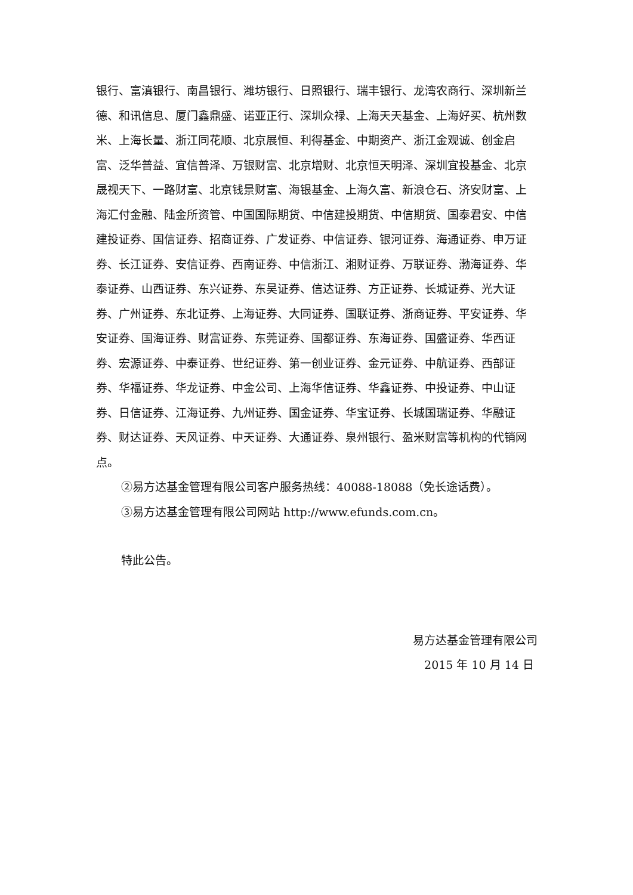银行、富滇银行、南昌银行、潍坊银行、日照银行、瑞丰银行、龙湾农商行、深圳新兰德、和讯信息、厦门鑫鼎盛、诺亚正行、深圳众禄、上海天天基金、上海好买、杭州数米、上海长量、浙江同花顺、北京展恒、利得基金、中期资产、浙江金观诚、创金启富、泛华普益、宜信普泽、万银财富、北京增财、北京恒天明泽、深圳宜投基金、北京晟视天下、一路财富、北京钱景财富、海银基金、上海久富、新浪仓石、济安财富、上海汇付金融、陆金所资管、中国国际期货、中信建投期货、中信期货、国泰君安、中信建投证券、国信证券、招商证券、广发证券、中信证券、银河证券、海通证券、申万证券、长江证券、安信证券、西南证券、中信浙江、湘财证券、万联证券、渤海证券、华泰证券、山西证券、东兴证券、东吴证券、信达证券、方正证券、长城证券、光大证券、广州证券、东北证券、上海证券、大同证券、国联证券、浙商证券、平安证券、华安证券、国海证券、财富证券、东莞证券、国都证券、东海证券、国盛证券、华西证券、宏源证券、中泰证券、世纪证券、第一创业证券、金元证券、中航证券、西部证券、华福证券、华龙证券、中金公司、上海华信证券、华鑫证券、中投证券、中山证券、日信证券、江海证券、九州证券、国金证券、华宝证券、长城国瑞证券、华融证券、财达证券、天风证券、中天证券、大通证券、泉州银行、盈米财富等机构的代销网点。
②易方达基金管理有限公司客户服务热线：40088-18088（免长途话费）。
③易方达基金管理有限公司网站 http://www.efunds.com.cn。
特此公告。
易方达基金管理有限公司
2015 年 10 月 14 日